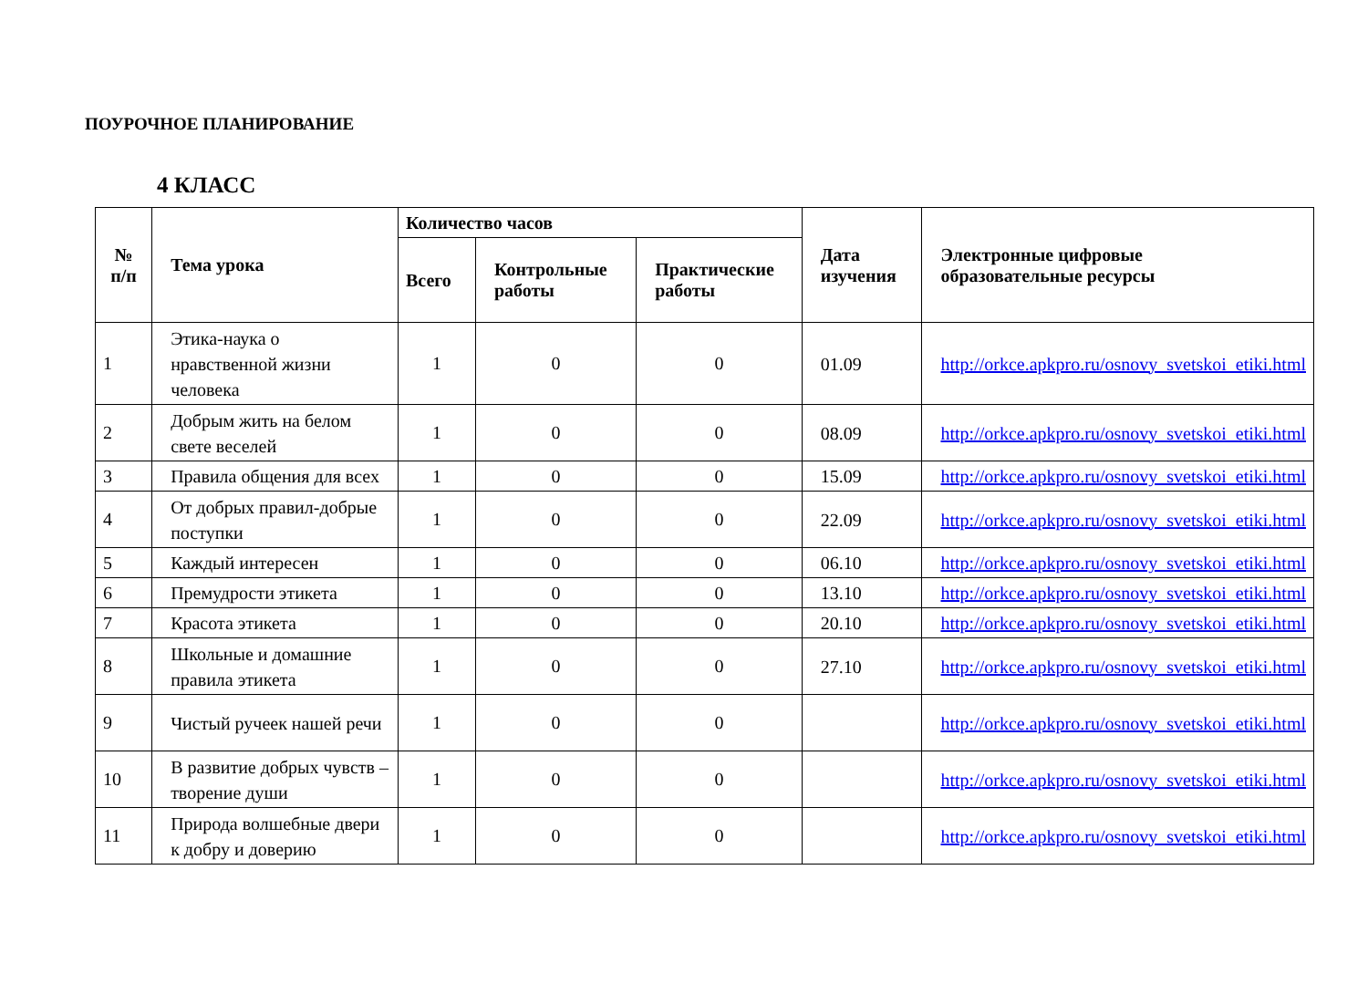ПОУРОЧНОЕ ПЛАНИРОВАНИЕ
4 КЛАСС
| № п/п | Тема урока | Количество часов | | | Дата изучения | Электронные цифровые образовательные ресурсы |
| --- | --- | --- | --- | --- | --- | --- |
| | | Всего | Контрольные работы | Практические работы | | |
| 1 | Этика-наука о нравственной жизни человека | 1 | 0 | 0 | 01.09 | http://orkce.apkpro.ru/osnovy_svetskoi_etiki.html |
| 2 | Добрым жить на белом свете веселей | 1 | 0 | 0 | 08.09 | http://orkce.apkpro.ru/osnovy_svetskoi_etiki.html |
| 3 | Правила общения для всех | 1 | 0 | 0 | 15.09 | http://orkce.apkpro.ru/osnovy_svetskoi_etiki.html |
| 4 | От добрых правил-добрые поступки | 1 | 0 | 0 | 22.09 | http://orkce.apkpro.ru/osnovy_svetskoi_etiki.html |
| 5 | Каждый интересен | 1 | 0 | 0 | 06.10 | http://orkce.apkpro.ru/osnovy_svetskoi_etiki.html |
| 6 | Премудрости этикета | 1 | 0 | 0 | 13.10 | http://orkce.apkpro.ru/osnovy_svetskoi_etiki.html |
| 7 | Красота этикета | 1 | 0 | 0 | 20.10 | http://orkce.apkpro.ru/osnovy_svetskoi_etiki.html |
| 8 | Школьные и домашние правила этикета | 1 | 0 | 0 | 27.10 | http://orkce.apkpro.ru/osnovy_svetskoi_etiki.html |
| 9 | Чистый ручеек нашей речи | 1 | 0 | 0 | | http://orkce.apkpro.ru/osnovy_svetskoi_etiki.html |
| 10 | В развитие добрых чувств –творение души | 1 | 0 | 0 | | http://orkce.apkpro.ru/osnovy_svetskoi_etiki.html |
| 11 | Природа волшебные двери к добру и доверию | 1 | 0 | 0 | | http://orkce.apkpro.ru/osnovy_svetskoi_etiki.html |